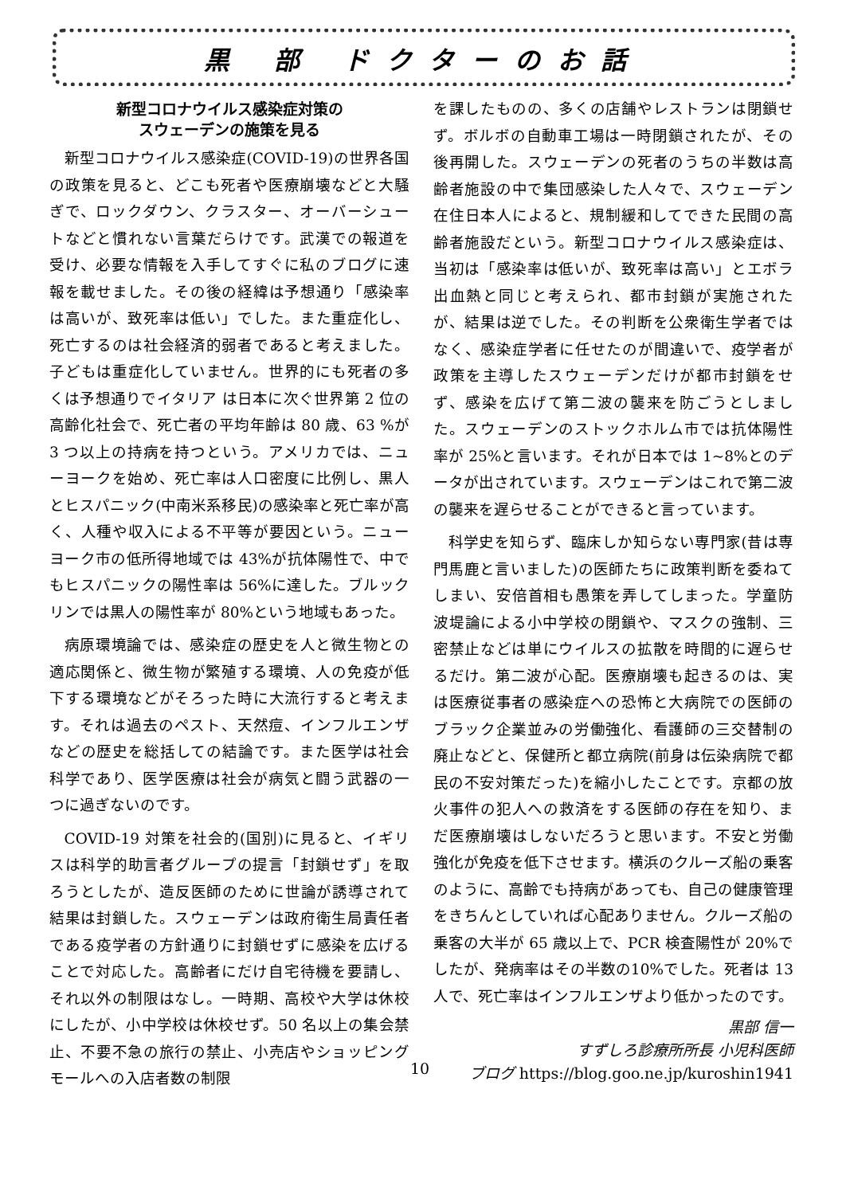黒 部 ドクターのお話
新型コロナウイルス感染症対策の
スウェーデンの施策を見る
新型コロナウイルス感染症(COVID-19)の世界各国の政策を見ると、どこも死者や医療崩壊などと大騒ぎで、ロックダウン、クラスター、オーバーシュートなどと慣れない言葉だらけです。武漢での報道を受け、必要な情報を入手してすぐに私のブログに速報を載せました。その後の経緯は予想通り「感染率は高いが、致死率は低い」でした。また重症化し、死亡するのは社会経済的弱者であると考えました。子どもは重症化していません。世界的にも死者の多くは予想通りでイタリア は日本に次ぐ世界第 2 位の高齢化社会で、死亡者の平均年齢は 80 歳、63 %が 3 つ以上の持病を持つという。アメリカでは、ニューヨークを始め、死亡率は人口密度に比例し、黒人とヒスパニック(中南米系移民)の感染率と死亡率が高く、人種や収入による不平等が要因という。ニューヨーク市の低所得地域では 43%が抗体陽性で、中でもヒスパニックの陽性率は 56%に達した。ブルックリンでは黒人の陽性率が 80%という地域もあった。
病原環境論では、感染症の歴史を人と微生物との適応関係と、微生物が繁殖する環境、人の免疫が低下する環境などがそろった時に大流行すると考えます。それは過去のペスト、天然痘、インフルエンザなどの歴史を総括しての結論です。また医学は社会科学であり、医学医療は社会が病気と闘う武器の一つに過ぎないのです。
COVID-19 対策を社会的(国別)に見ると、イギリスは科学的助言者グループの提言「封鎖せず」を取ろうとしたが、造反医師のために世論が誘導されて結果は封鎖した。スウェーデンは政府衛生局責任者である疫学者の方針通りに封鎖せずに感染を広げることで対応した。高齢者にだけ自宅待機を要請し、それ以外の制限はなし。一時期、高校や大学は休校にしたが、小中学校は休校せず。50 名以上の集会禁止、不要不急の旅行の禁止、小売店やショッピングモールへの入店者数の制限
を課したものの、多くの店舗やレストランは閉鎖せず。ボルボの自動車工場は一時閉鎖されたが、その後再開した。スウェーデンの死者のうちの半数は高齢者施設の中で集団感染した人々で、スウェーデン在住日本人によると、規制緩和してできた民間の高齢者施設だという。新型コロナウイルス感染症は、当初は「感染率は低いが、致死率は高い」とエボラ出血熱と同じと考えられ、都市封鎖が実施されたが、結果は逆でした。その判断を公衆衛生学者ではなく、感染症学者に任せたのが間違いで、疫学者が政策を主導したスウェーデンだけが都市封鎖をせず、感染を広げて第二波の襲来を防ごうとしました。スウェーデンのストックホルム市では抗体陽性率が 25%と言います。それが日本では 1~8%とのデータが出されています。スウェーデンはこれで第二波の襲来を遅らせることができると言っています。
科学史を知らず、臨床しか知らない専門家(昔は専門馬鹿と言いました)の医師たちに政策判断を委ねてしまい、安倍首相も愚策を弄してしまった。学童防波堤論による小中学校の閉鎖や、マスクの強制、三密禁止などは単にウイルスの拡散を時間的に遅らせるだけ。第二波が心配。医療崩壊も起きるのは、実は医療従事者の感染症への恐怖と大病院での医師のブラック企業並みの労働強化、看護師の三交替制の廃止などと、保健所と都立病院(前身は伝染病院で都民の不安対策だった)を縮小したことです。京都の放火事件の犯人への救済をする医師の存在を知り、まだ医療崩壊はしないだろうと思います。不安と労働強化が免疫を低下させます。横浜のクルーズ船の乗客のように、高齢でも持病があっても、自己の健康管理をきちんとしていれば心配ありません。クルーズ船の乗客の大半が 65 歳以上で、PCR 検査陽性が 20%でしたが、発病率はその半数の10%でした。死者は 13 人で、死亡率はインフルエンザより低かったのです。
黒部 信一
すずしろ診療所所長 小児科医師
ブログ https://blog.goo.ne.jp/kuroshin1941
10